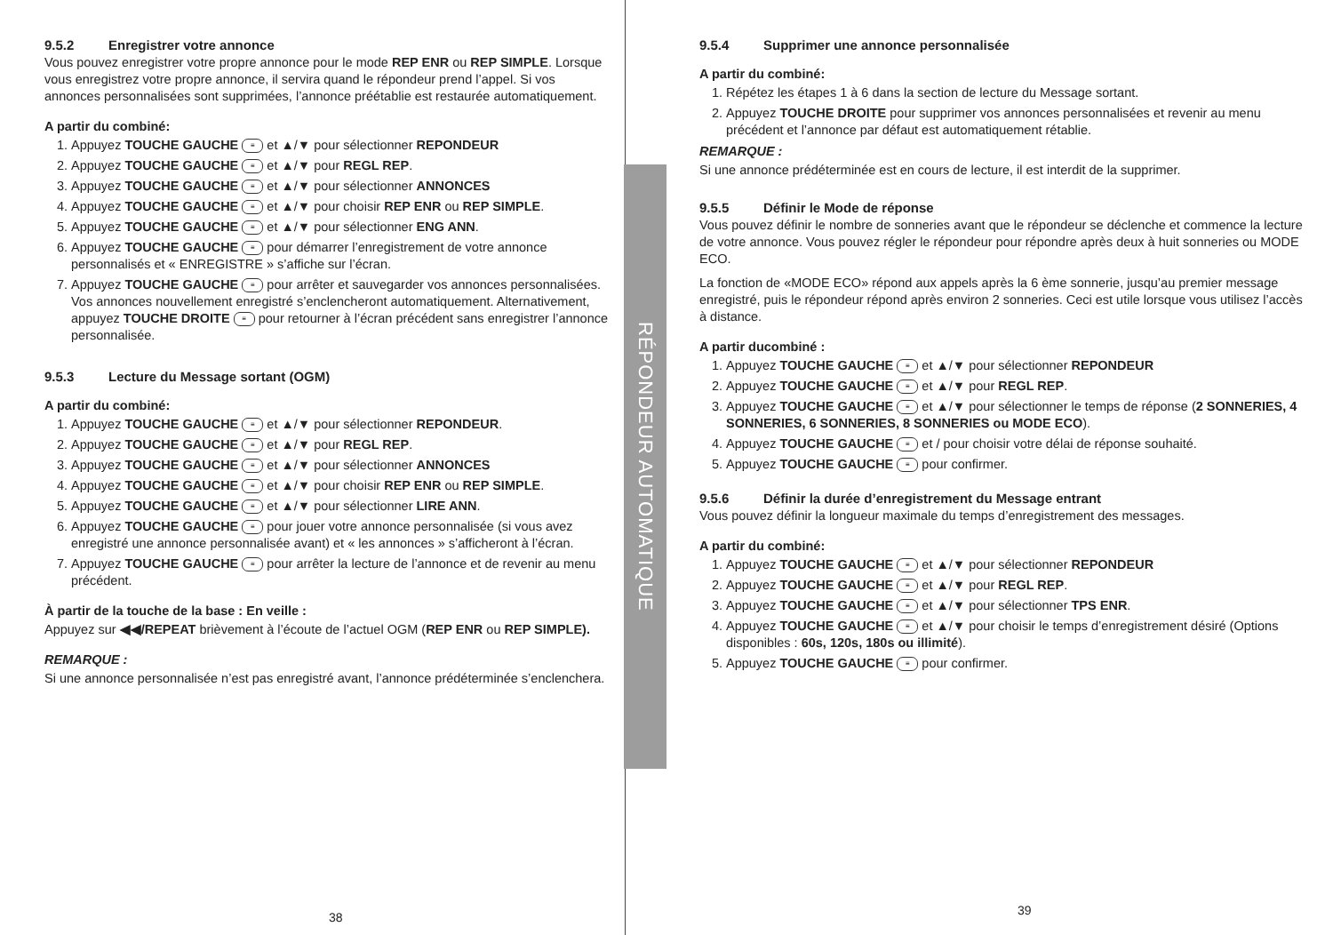RÉPONDEUR AUTOMATIQUE
9.5.2 Enregistrer votre annonce
Vous pouvez enregistrer votre propre annonce pour le mode REP ENR ou REP SIMPLE. Lorsque vous enregistrez votre propre annonce, il servira quand le répondeur prend l’appel. Si vos annonces personnalisées sont supprimées, l’annonce préétablie est restaurée automatiquement.
A partir du combiné:
1. Appuyez TOUCHE GAUCHE ≡ et ▲/▼ pour sélectionner REPONDEUR
2. Appuyez TOUCHE GAUCHE ≡ et ▲/▼ pour REGL REP.
3. Appuyez TOUCHE GAUCHE ≡ et ▲/▼ pour sélectionner ANNONCES
4. Appuyez TOUCHE GAUCHE ≡ et ▲/▼ pour choisir REP ENR ou REP SIMPLE.
5. Appuyez TOUCHE GAUCHE ≡ et ▲/▼ pour sélectionner ENG ANN.
6. Appuyez TOUCHE GAUCHE ≡ pour démarrer l’enregistrement de votre annonce personnalisés et « ENREGISTRE » s’affiche sur l’écran.
7. Appuyez TOUCHE GAUCHE ≡ pour arrêter et sauvegarder vos annonces personnalisées. Vos annonces nouvellement enregistré s’enclencheront automatiquement. Alternativement, appuyez TOUCHE DROITE ≡ pour retourner à l’écran précédent sans enregistrer l’annonce personnalisée.
9.5.3 Lecture du Message sortant (OGM)
A partir du combiné:
1. Appuyez TOUCHE GAUCHE ≡ et ▲/▼ pour sélectionner REPONDEUR.
2. Appuyez TOUCHE GAUCHE ≡ et ▲/▼ pour REGL REP.
3. Appuyez TOUCHE GAUCHE ≡ et ▲/▼ pour sélectionner ANNONCES
4. Appuyez TOUCHE GAUCHE ≡ et ▲/▼ pour choisir REP ENR ou REP SIMPLE.
5. Appuyez TOUCHE GAUCHE ≡ et ▲/▼ pour sélectionner LIRE ANN.
6. Appuyez TOUCHE GAUCHE ≡ pour jouer votre annonce personnalisée (si vous avez enregistré une annonce personnalisée avant) et « les annonces » s’afficheront à l’écran.
7. Appuyez TOUCHE GAUCHE ≡ pour arrêter la lecture de l’annonce et de revenir au menu précédent.
À partir de la touche de la base : En veille :
Appuyez sur ◀◀/REPEAT brièvement à l’écoute de l’actuel OGM (REP ENR ou REP SIMPLE).
REMARQUE :
Si une annonce personnalisée n’est pas enregistré avant, l’annonce prédéterminée s’enclenchera.
38
9.5.4 Supprimer une annonce personnalisée
A partir du combiné:
1. Répétez les étapes 1 à 6 dans la section de lecture du Message sortant.
2. Appuyez TOUCHE DROITE pour supprimer vos annonces personnalisées et revenir au menu précédent et l’annonce par défaut est automatiquement rétablie.
REMARQUE :
Si une annonce prédéterminée est en cours de lecture, il est interdit de la supprimer.
9.5.5 Définir le Mode de réponse
Vous pouvez définir le nombre de sonneries avant que le répondeur se déclenche et commence la lecture de votre annonce. Vous pouvez régler le répondeur pour répondre après deux à huit sonneries ou MODE ECO.
La fonction de «MODE ECO» répond aux appels après la 6 ème sonnerie, jusqu’au premier message enregistré, puis le répondeur répond après environ 2 sonneries. Ceci est utile lorsque vous utilisez l’accès à distance.
A partir ducombiné :
1. Appuyez TOUCHE GAUCHE ≡ et ▲/▼ pour sélectionner REPONDEUR
2. Appuyez TOUCHE GAUCHE ≡ et ▲/▼ pour REGL REP.
3. Appuyez TOUCHE GAUCHE ≡ et ▲/▼ pour sélectionner le temps de réponse (2 SONNERIES, 4 SONNERIES, 6 SONNERIES, 8 SONNERIES ou MODE ECO).
4. Appuyez TOUCHE GAUCHE ≡ et / pour choisir votre délai de réponse souhaité.
5. Appuyez TOUCHE GAUCHE ≡ pour confirmer.
9.5.6 Définir la durée d’enregistrement du Message entrant
Vous pouvez définir la longueur maximale du temps d’enregistrement des messages.
A partir du combiné:
1. Appuyez TOUCHE GAUCHE ≡ et ▲/▼ pour sélectionner REPONDEUR
2. Appuyez TOUCHE GAUCHE ≡ et ▲/▼ pour REGL REP.
3. Appuyez TOUCHE GAUCHE ≡ et ▲/▼ pour sélectionner TPS ENR.
4. Appuyez TOUCHE GAUCHE ≡ et ▲/▼ pour choisir le temps d’enregistrement désiré (Options disponibles : 60s, 120s, 180s ou illimité).
5. Appuyez TOUCHE GAUCHE ≡ pour confirmer.
39